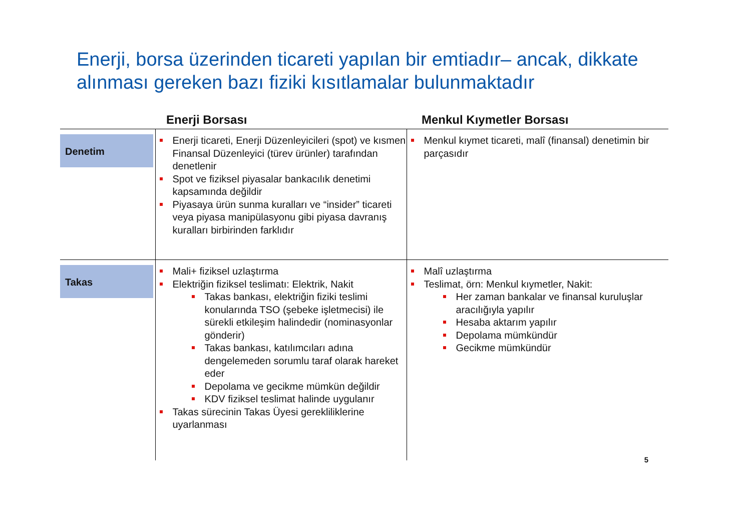Enerji, borsa üzerinden ticareti yapılan bir emtiadır– ancak, dikkate alınması gereken bazı fiziki kısıtlamalar bulunmaktadır
| | Enerji Borsası | Menkul Kıymetler Borsası |
| --- | --- | --- |
| Denetim | Enerji ticareti, Enerji Düzenleyicileri (spot) ve kısmen Finansal Düzenleyici (türev ürünler) tarafından denetlenir Spot ve fiziksel piyasalar bankacılık denetimi kapsamında değildir Piyasaya ürün sunma kuralları ve “insider” ticareti veya piyasa manipülasyonu gibi piyasa davranış kuralları birbirinden farklıdır | Menkul kıymet ticareti, malî (finansal) denetimin bir parçasıdır |
| Takas | Mali+ fiziksel uzlaştırma Elektriğin fiziksel teslimatı: Elektrik, Nakit Takas bankası, elektriğin fiziki teslimi konularında TSO (şebeke işletmecisi) ile sürekli etkileşim halindedir (nominasyonlar gönderir) Takas bankası, katılımcıları adına dengelemeden sorumlu taraf olarak hareket eder Depolama ve gecikme mümkün değildir KDV fiziksel teslimat halinde uygulanır Takas sürecinin Takas Üyesi gerekliliklerine uyarlanması | Malî uzlaştırma Teslimat, örn: Menkul kıymetler, Nakit: Her zaman bankalar ve finansal kuruluşlar aracılığıyla yapılır Hesaba aktarım yapılır Depolama mümkündür Gecikme mümkündür |
5